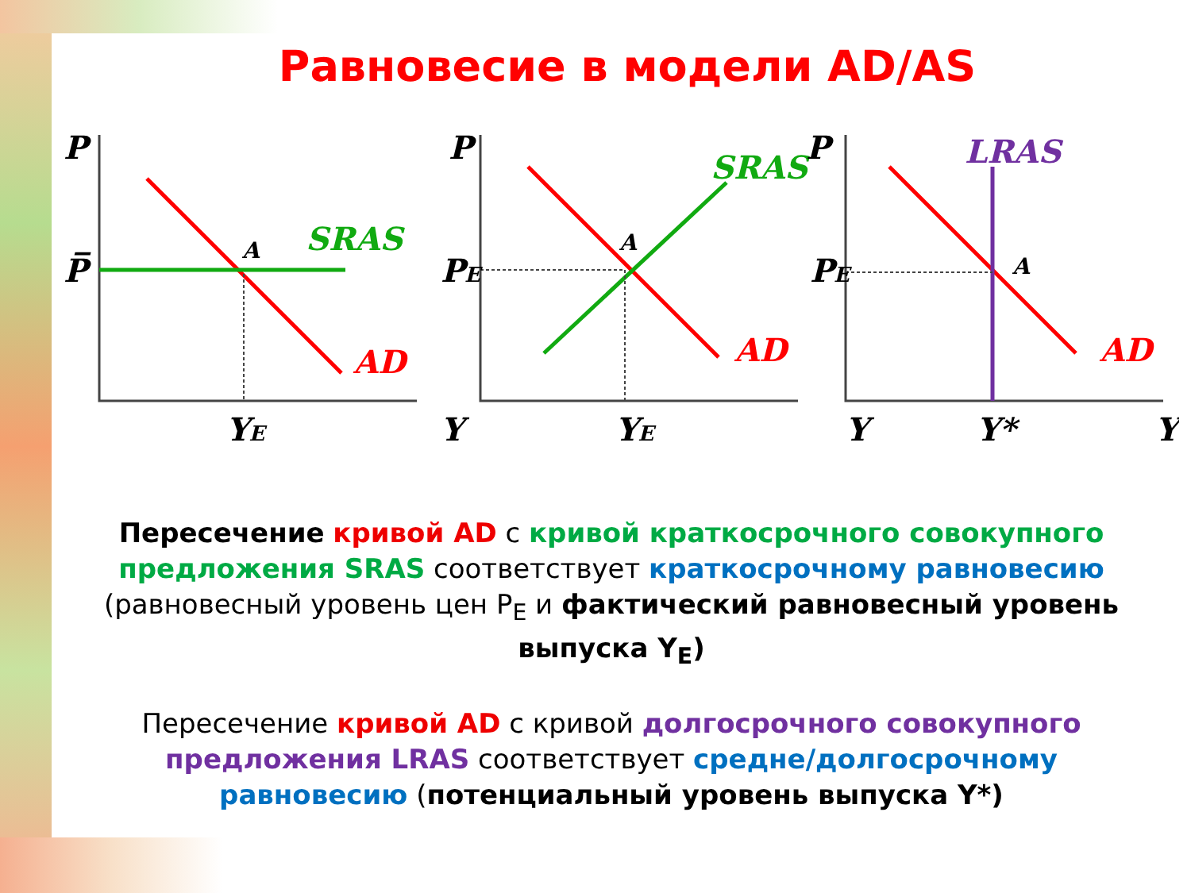Равновесие в модели AD/AS
P
P̅
YE
Y
SRAS
AD
A
P
PE
YE
Y
SRAS
AD
A
P
PE
Y*
Y
LRAS
AD
A
Пересечение кривой AD с кривой краткосрочного совокупного предложения SRAS соответствует краткосрочному равновесию (равновесный уровень цен P<sub>E</sub> и фактический равновесный уровень выпуска Y<sub>E</sub>)
Пересечение кривой AD с кривой долгосрочного совокупного предложения LRAS соответствует средне/долгосрочному равновесию (потенциальный уровень выпуска Y*)